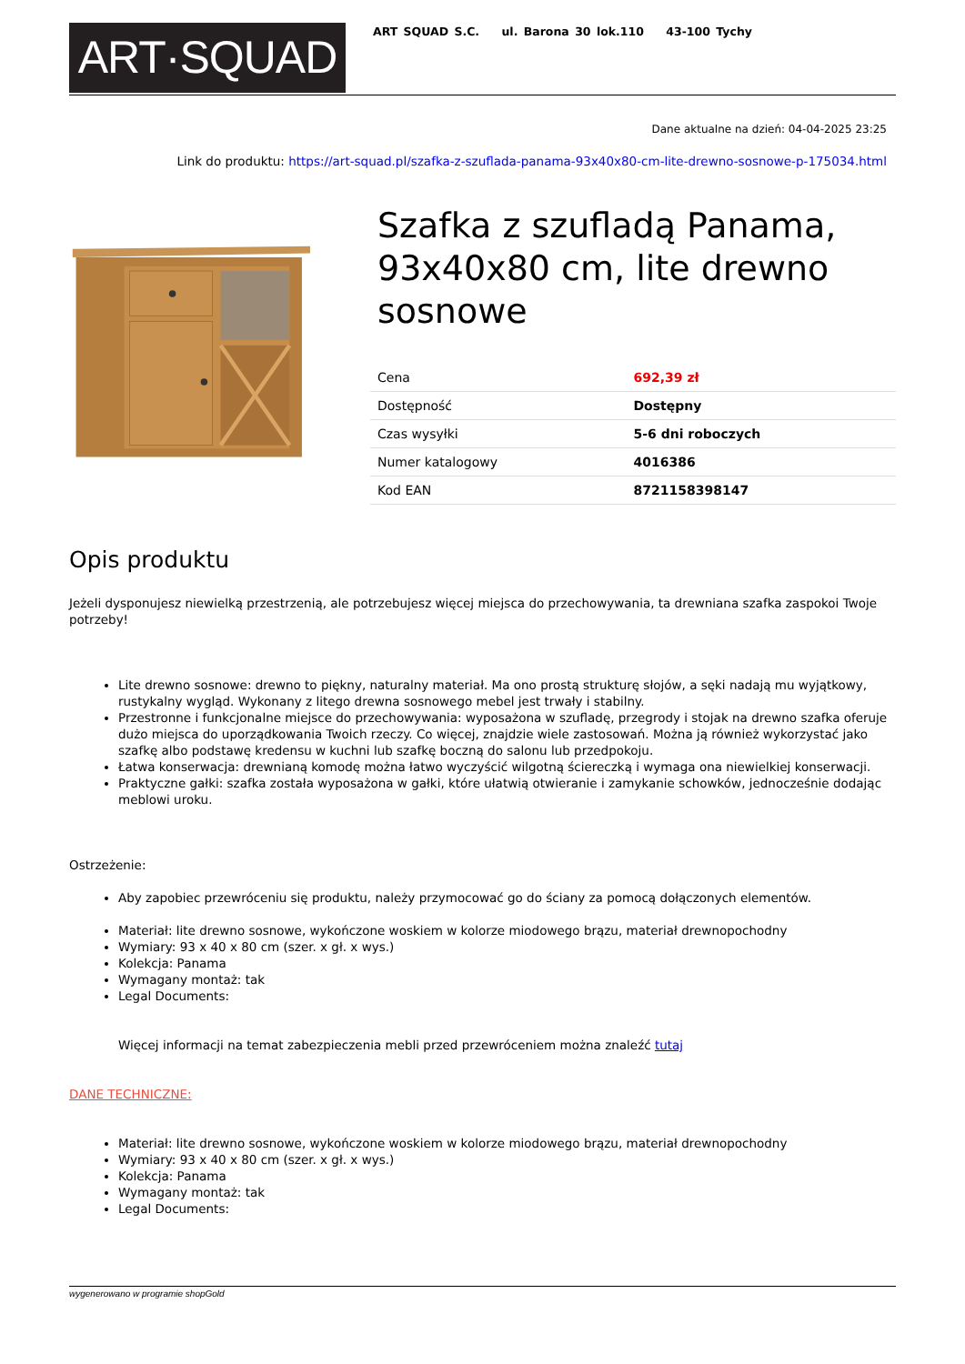ART·SQUAD
ART SQUAD S.C. ul. Barona 30 lok.110 43-100 Tychy
Dane aktualne na dzień: 04-04-2025 23:25
Link do produktu: https://art-squad.pl/szafka-z-szuflada-panama-93x40x80-cm-lite-drewno-sosnowe-p-175034.html
Szafka z szufladą Panama, 93x40x80 cm, lite drewno sosnowe
| Cena | 692,39 zł |
| Dostępność | Dostępny |
| Czas wysyłki | 5-6 dni roboczych |
| Numer katalogowy | 4016386 |
| Kod EAN | 8721158398147 |
Opis produktu
Jeżeli dysponujesz niewielką przestrzenią, ale potrzebujesz więcej miejsca do przechowywania, ta drewniana szafka zaspokoi Twoje potrzeby!
Lite drewno sosnowe: drewno to piękny, naturalny materiał. Ma ono prostą strukturę słojów, a sęki nadają mu wyjątkowy, rustykalny wygląd. Wykonany z litego drewna sosnowego mebel jest trwały i stabilny.
Przestronne i funkcjonalne miejsce do przechowywania: wyposażona w szufladę, przegrody i stojak na drewno szafka oferuje dużo miejsca do uporządkowania Twoich rzeczy. Co więcej, znajdzie wiele zastosowań. Można ją również wykorzystać jako szafkę albo podstawę kredensu w kuchni lub szafkę boczną do salonu lub przedpokoju.
Łatwa konserwacja: drewnianą komodę można łatwo wyczyścić wilgotną ściereczką i wymaga ona niewielkiej konserwacji.
Praktyczne gałki: szafka została wyposażona w gałki, które ułatwią otwieranie i zamykanie schowków, jednocześnie dodając meblowi uroku.
Ostrzeżenie:
Aby zapobiec przewróceniu się produktu, należy przymocować go do ściany za pomocą dołączonych elementów.
Materiał: lite drewno sosnowe, wykończone woskiem w kolorze miodowego brązu, materiał drewnopochodny
Wymiary: 93 x 40 x 80 cm (szer. x gł. x wys.)
Kolekcja: Panama
Wymagany montaż: tak
Legal Documents:
Więcej informacji na temat zabezpieczenia mebli przed przewróceniem można znaleźć tutaj
DANE TECHNICZNE:
Materiał: lite drewno sosnowe, wykończone woskiem w kolorze miodowego brązu, materiał drewnopochodny
Wymiary: 93 x 40 x 80 cm (szer. x gł. x wys.)
Kolekcja: Panama
Wymagany montaż: tak
Legal Documents:
wygenerowano w programie shopGold